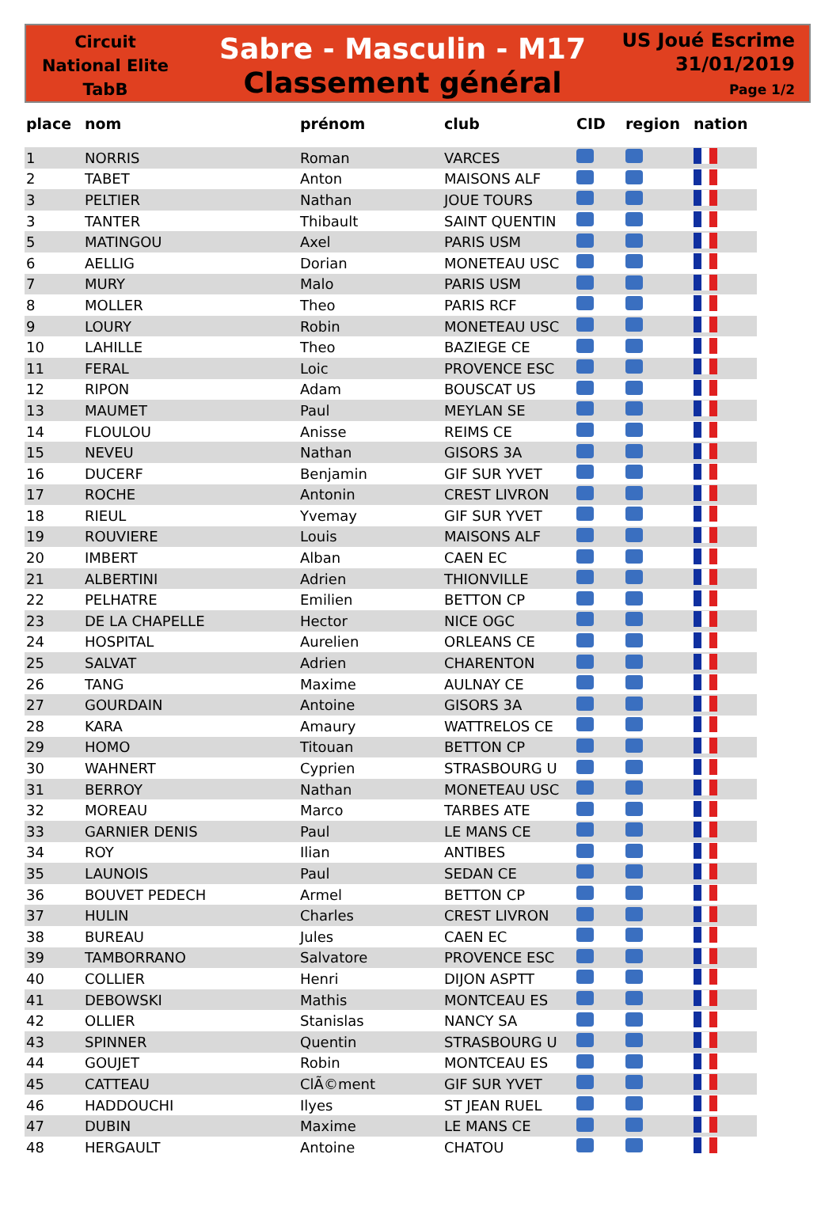Circuit
National Elite
TabB
Sabre - Masculin - M17
Classement général
US Joué Escrime
31/01/2019
Page 1/2
| place | nom | prénom | club | CID | region | nation |
| --- | --- | --- | --- | --- | --- | --- |
| 1 | NORRIS | Roman | VARCES | | | |
| 2 | TABET | Anton | MAISONS ALF | | | |
| 3 | PELTIER | Nathan | JOUE TOURS | | | |
| 3 | TANTER | Thibault | SAINT QUENTIN | | | |
| 5 | MATINGOU | Axel | PARIS USM | | | |
| 6 | AELLIG | Dorian | MONETEAU USC | | | |
| 7 | MURY | Malo | PARIS USM | | | |
| 8 | MOLLER | Theo | PARIS RCF | | | |
| 9 | LOURY | Robin | MONETEAU USC | | | |
| 10 | LAHILLE | Theo | BAZIEGE CE | | | |
| 11 | FERAL | Loic | PROVENCE ESC | | | |
| 12 | RIPON | Adam | BOUSCAT US | | | |
| 13 | MAUMET | Paul | MEYLAN SE | | | |
| 14 | FLOULOU | Anisse | REIMS CE | | | |
| 15 | NEVEU | Nathan | GISORS 3A | | | |
| 16 | DUCERF | Benjamin | GIF SUR YVET | | | |
| 17 | ROCHE | Antonin | CREST LIVRON | | | |
| 18 | RIEUL | Yvemay | GIF SUR YVET | | | |
| 19 | ROUVIERE | Louis | MAISONS ALF | | | |
| 20 | IMBERT | Alban | CAEN EC | | | |
| 21 | ALBERTINI | Adrien | THIONVILLE | | | |
| 22 | PELHATRE | Emilien | BETTON CP | | | |
| 23 | DE LA CHAPELLE | Hector | NICE OGC | | | |
| 24 | HOSPITAL | Aurelien | ORLEANS CE | | | |
| 25 | SALVAT | Adrien | CHARENTON | | | |
| 26 | TANG | Maxime | AULNAY CE | | | |
| 27 | GOURDAIN | Antoine | GISORS 3A | | | |
| 28 | KARA | Amaury | WATTRELOS CE | | | |
| 29 | HOMO | Titouan | BETTON CP | | | |
| 30 | WAHNERT | Cyprien | STRASBOURG U | | | |
| 31 | BERROY | Nathan | MONETEAU USC | | | |
| 32 | MOREAU | Marco | TARBES ATE | | | |
| 33 | GARNIER DENIS | Paul | LE MANS CE | | | |
| 34 | ROY | Ilian | ANTIBES | | | |
| 35 | LAUNOIS | Paul | SEDAN CE | | | |
| 36 | BOUVET PEDECH | Armel | BETTON CP | | | |
| 37 | HULIN | Charles | CREST LIVRON | | | |
| 38 | BUREAU | Jules | CAEN EC | | | |
| 39 | TAMBORRANO | Salvatore | PROVENCE ESC | | | |
| 40 | COLLIER | Henri | DIJON ASPTT | | | |
| 41 | DEBOWSKI | Mathis | MONTCEAU ES | | | |
| 42 | OLLIER | Stanislas | NANCY SA | | | |
| 43 | SPINNER | Quentin | STRASBOURG U | | | |
| 44 | GOUJET | Robin | MONTCEAU ES | | | |
| 45 | CATTEAU | ClÃ©ment | GIF SUR YVET | | | |
| 46 | HADDOUCHI | Ilyes | ST JEAN RUEL | | | |
| 47 | DUBIN | Maxime | LE MANS CE | | | |
| 48 | HERGAULT | Antoine | CHATOU | | | |